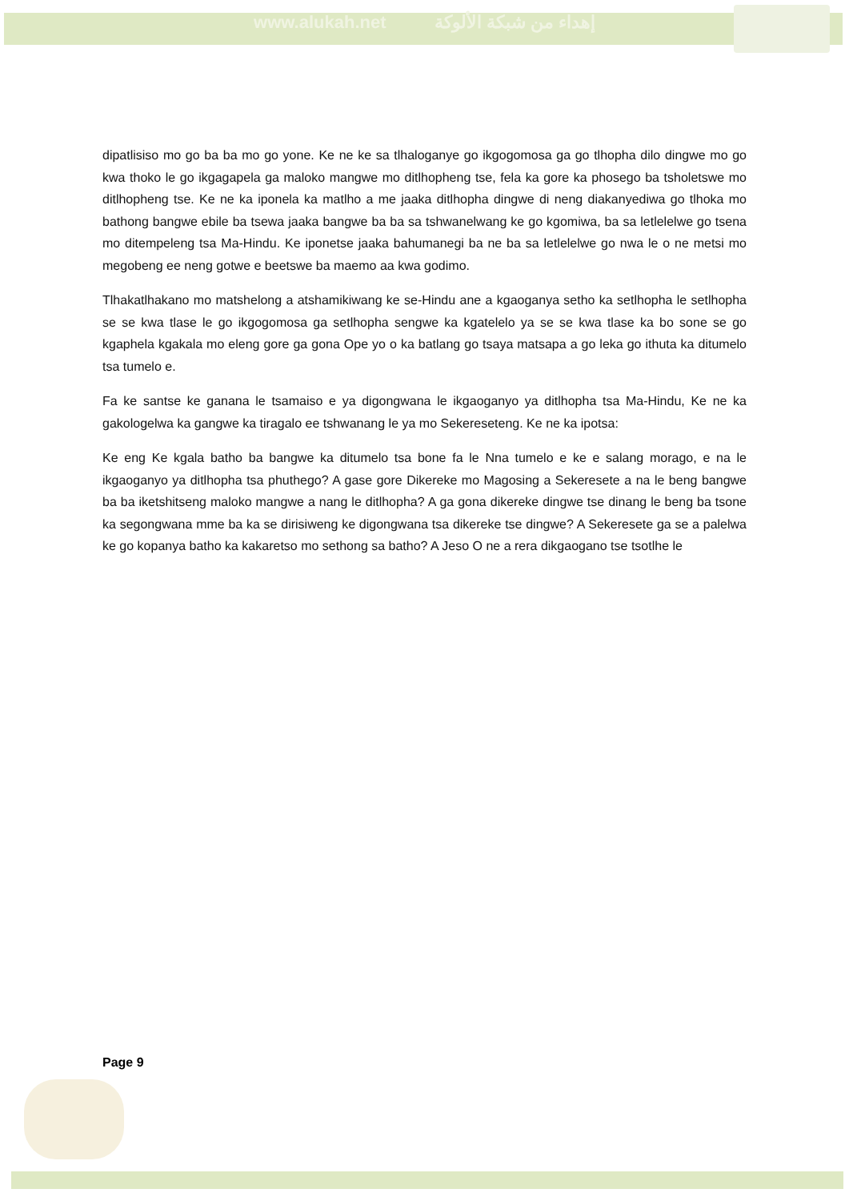www.alukah.net إهداء من شبكة الألوكة
dipatlisiso mo go ba ba mo go yone. Ke ne ke sa tlhaloganye go ikgogomosa ga go tlhopha dilo dingwe mo go kwa thoko le go ikgagapela ga maloko mangwe mo ditlhopheng tse, fela ka gore ka phosego ba tsholetswe mo ditlhopheng tse. Ke ne ka iponela ka matlho a me jaaka ditlhopha dingwe di neng diakanyediwa go tlhoka mo bathong bangwe ebile ba tsewa jaaka bangwe ba ba sa tshwanelwang ke go kgomiwa, ba sa letlelelwe go tsena mo ditempeleng tsa Ma-Hindu. Ke iponetse jaaka bahumanegi ba ne ba sa letlelelwe go nwa le o ne metsi mo megobeng ee neng gotwe e beetswe ba maemo aa kwa godimo.
Tlhakatlhakano mo matshelong a atshamikiwang ke se-Hindu ane a kgaoganya setho ka setlhopha le setlhopha se se kwa tlase le go ikgogomosa ga setlhopha sengwe ka kgatelelo ya se se kwa tlase ka bo sone se go kgaphela kgakala mo eleng gore ga gona Ope yo o ka batlang go tsaya matsapa a go leka go ithuta ka ditumelo tsa tumelo e.
Fa ke santse ke ganana le tsamaiso e ya digongwana le ikgaoganyo ya ditlhopha tsa Ma-Hindu, Ke ne ka gakologelwa ka gangwe ka tiragalo ee tshwanang le ya mo Sekereseteng. Ke ne ka ipotsa:
Ke eng Ke kgala batho ba bangwe ka ditumelo tsa bone fa le Nna tumelo e ke e salang morago, e na le ikgaoganyo ya ditlhopha tsa phuthego? A gase gore Dikereke mo Magosing a Sekeresete a na le beng bangwe ba ba iketshitseng maloko mangwe a nang le ditlhopha? A ga gona dikereke dingwe tse dinang le beng ba tsone ka segongwana mme ba ka se dirisiweng ke digongwana tsa dikereke tse dingwe? A Sekeresete ga se a palelwa ke go kopanya batho ka kakaretso mo sethong sa batho? A Jeso O ne a rera dikgaogano tse tsotlhe le
Page 9